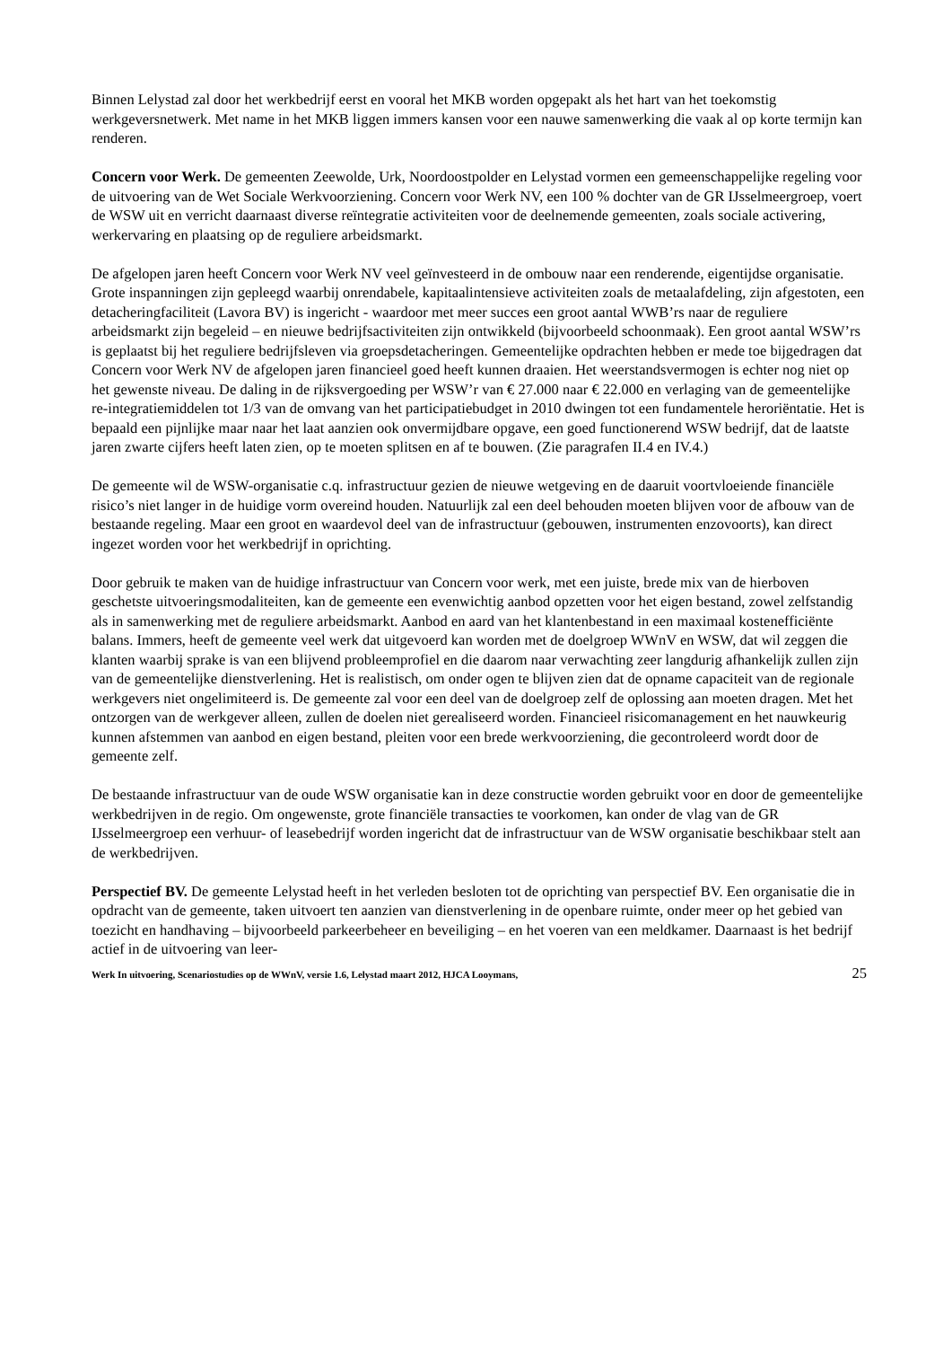Binnen Lelystad zal door het werkbedrijf eerst en vooral het MKB worden opgepakt als het hart van het toekomstig werkgeversnetwerk. Met name in het MKB liggen immers kansen voor een nauwe samenwerking die vaak al op korte termijn kan renderen.
Concern voor Werk. De gemeenten Zeewolde, Urk, Noordoostpolder en Lelystad vormen een gemeenschappelijke regeling voor de uitvoering van de Wet Sociale Werkvoorziening. Concern voor Werk NV, een 100 % dochter van de GR IJsselmeergroep, voert de WSW uit en verricht daarnaast diverse reïntegratie activiteiten voor de deelnemende gemeenten, zoals sociale activering, werkervaring en plaatsing op de reguliere arbeidsmarkt.
De afgelopen jaren heeft Concern voor Werk NV veel geïnvesteerd in de ombouw naar een renderende, eigentijdse organisatie. Grote inspanningen zijn gepleegd waarbij onrendabele, kapitaalintensieve activiteiten zoals de metaalafdeling, zijn afgestoten, een detacheringfaciliteit (Lavora BV) is ingericht - waardoor met meer succes een groot aantal WWB’rs naar de reguliere arbeidsmarkt zijn begeleid – en nieuwe bedrijfsactiviteiten zijn ontwikkeld (bijvoorbeeld schoonmaak). Een groot aantal WSW’rs is geplaatst bij het reguliere bedrijfsleven via groepsdetacheringen. Gemeentelijke opdrachten hebben er mede toe bijgedragen dat Concern voor Werk NV de afgelopen jaren financieel goed heeft kunnen draaien. Het weerstandsvermogen is echter nog niet op het gewenste niveau. De daling in de rijksvergoeding per WSW’r van € 27.000 naar € 22.000 en verlaging van de gemeentelijke re-integratiemiddelen tot 1/3 van de omvang van het participatiebudget in 2010 dwingen tot een fundamentele heroriëntatie. Het is bepaald een pijnlijke maar naar het laat aanzien ook onvermijdbare opgave, een goed functionerend WSW bedrijf, dat de laatste jaren zwarte cijfers heeft laten zien, op te moeten splitsen en af te bouwen. (Zie paragrafen II.4 en IV.4.)
De gemeente wil de WSW-organisatie c.q. infrastructuur gezien de nieuwe wetgeving en de daaruit voortvloeiende financiële risico’s niet langer in de huidige vorm overeind houden. Natuurlijk zal een deel behouden moeten blijven voor de afbouw van de bestaande regeling. Maar een groot en waardevol deel van de infrastructuur (gebouwen, instrumenten enzovoorts), kan direct ingezet worden voor het werkbedrijf in oprichting.
Door gebruik te maken van de huidige infrastructuur van Concern voor werk, met een juiste, brede mix van de hierboven geschetste uitvoeringsmodaliteiten, kan de gemeente een evenwichtig aanbod opzetten voor het eigen bestand, zowel zelfstandig als in samenwerking met de reguliere arbeidsmarkt. Aanbod en aard van het klantenbestand in een maximaal kostenefficiënte balans. Immers, heeft de gemeente veel werk dat uitgevoerd kan worden met de doelgroep WWnV en WSW, dat wil zeggen die klanten waarbij sprake is van een blijvend probleemprofiel en die daarom naar verwachting zeer langdurig afhankelijk zullen zijn van de gemeentelijke dienstverlening. Het is realistisch, om onder ogen te blijven zien dat de opname capaciteit van de regionale werkgevers niet ongelimiteerd is. De gemeente zal voor een deel van de doelgroep zelf de oplossing aan moeten dragen. Met het ontzorgen van de werkgever alleen, zullen de doelen niet gerealiseerd worden. Financieel risicomanagement en het nauwkeurig kunnen afstemmen van aanbod en eigen bestand, pleiten voor een brede werkvoorziening, die gecontroleerd wordt door de gemeente zelf.
De bestaande infrastructuur van de oude WSW organisatie kan in deze constructie worden gebruikt voor en door de gemeentelijke werkbedrijven in de regio. Om ongewenste, grote financiële transacties te voorkomen, kan onder de vlag van de GR IJsselmeergroep een verhuur- of leasebedrijf worden ingericht dat de infrastructuur van de WSW organisatie beschikbaar stelt aan de werkbedrijven.
Perspectief BV. De gemeente Lelystad heeft in het verleden besloten tot de oprichting van perspectief BV. Een organisatie die in opdracht van de gemeente, taken uitvoert ten aanzien van dienstverlening in de openbare ruimte, onder meer op het gebied van toezicht en handhaving – bijvoorbeeld parkeerbeheer en beveiliging – en het voeren van een meldkamer. Daarnaast is het bedrijf actief in de uitvoering van leer-
Werk In uitvoering, Scenariostudies op de WWnV, versie 1.6, Lelystad maart 2012, HJCA Looymans, 25